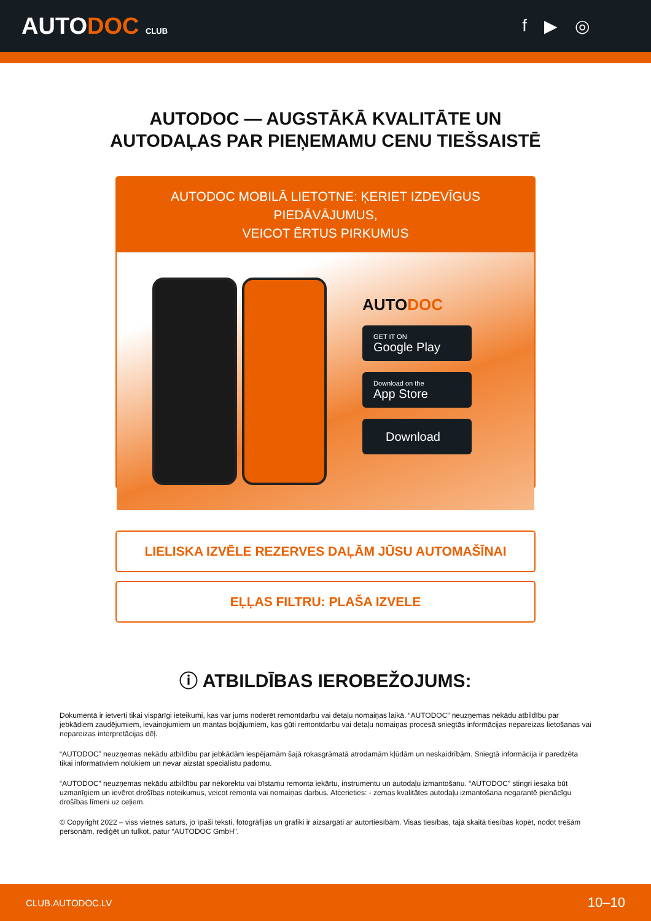AUTODOC CLUB
f ▶ ◎
AUTODOC — AUGSTĀKĀ KVALITĀTE UN
AUTODAĻAS PAR PIEŅEMAMU CENU TIEŠSAISTĒ
AUTODOC MOBILĀ LIETOTNE: ĶERIET IZDEVĪGUS PIEDĀVĀJUMUS,
VEICOT ĒRTUS PIRKUMUS
AUTODOC
GET IT ON
Google Play
Download on the
App Store
Download
LIELISKA IZVĒLE REZERVES DAĻĀM JŪSU AUTOMAŠĪNAI
EĻĻAS FILTRU: PLAŠA IZVELE
ⓘ ATBILDĪBAS IEROBEŽOJUMS:
Dokumentā ir ietverti tikai vispārīgi ieteikumi, kas var jums noderēt remontdarbu vai detaļu nomaiņas laikā. “AUTODOC” neuzņemas nekādu atbildību par jebkādiem zaudējumiem, ievainojumiem un mantas bojājumiem, kas gūti remontdarbu vai detaļu nomaiņas procesā sniegtās informācijas nepareizas lietošanas vai nepareizas interpretācijas dēļ.
“AUTODOC” neuzņemas nekādu atbildību par jebkādām iespējamām šajā rokasgrāmatā atrodamām kļūdām un neskaidrībām. Sniegtā informācija ir paredzēta tikai informatīviem nolūkiem un nevar aizstāt speciālistu padomu.
“AUTODOC” neuzņemas nekādu atbildību par nekorektu vai bīstamu remonta iekārtu, instrumentu un autodaļu izmantošanu. “AUTODOC” stingri iesaka būt uzmanīgiem un ievērot drošības noteikumus, veicot remonta vai nomaiņas darbus. Atcerieties: - zemas kvalitātes autodaļu izmantošana negarantē pienācīgu drošības līmeni uz ceļiem.
© Copyright 2022 – viss vietnes saturs, jo īpaši teksti, fotogrāfijas un grafiki ir aizsargāti ar autortiesībām. Visas tiesības, tajā skaitā tiesības kopēt, nodot trešām personām, rediģēt un tulkot, patur “AUTODOC GmbH”.
CLUB.AUTODOC.LV 10–10